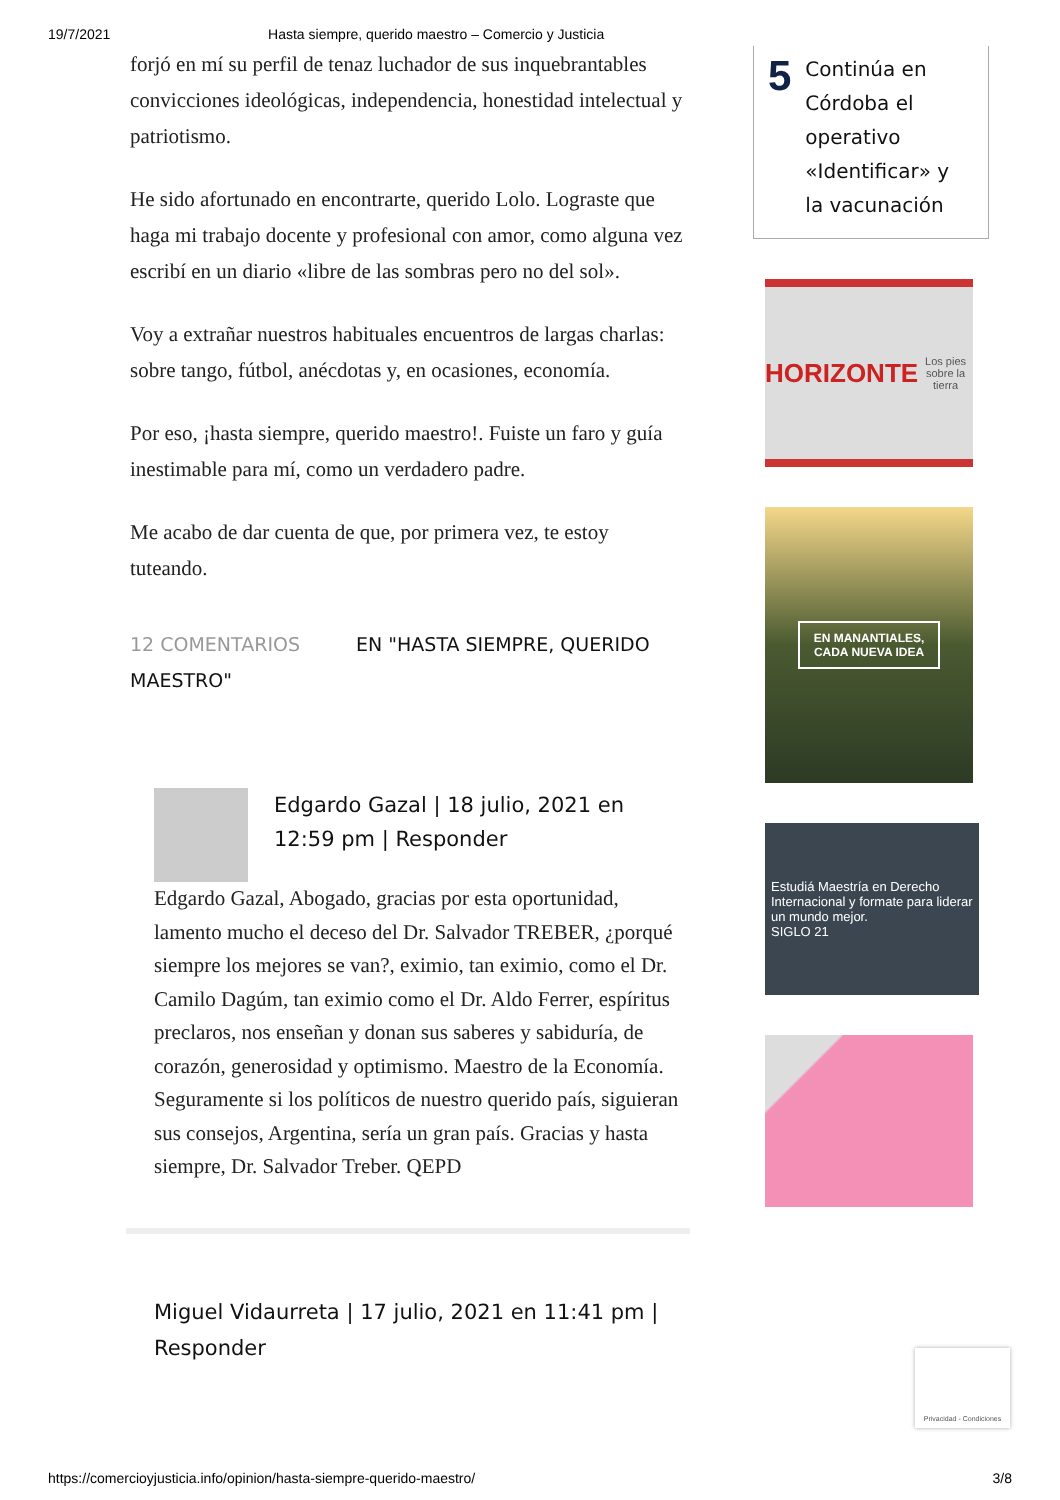19/7/2021 Hasta siempre, querido maestro – Comercio y Justicia
forjó en mí su perfil de tenaz luchador de sus inquebrantables convicciones ideológicas, independencia, honestidad intelectual y patriotismo.
He sido afortunado en encontrarte, querido Lolo. Lograste que haga mi trabajo docente y profesional con amor, como alguna vez escribí en un diario «libre de las sombras pero no del sol».
Voy a extrañar nuestros habituales encuentros de largas charlas: sobre tango, fútbol, anécdotas y, en ocasiones, economía.
Por eso, ¡hasta siempre, querido maestro!. Fuiste un faro y guía inestimable para mí, como un verdadero padre.
Me acabo de dar cuenta de que, por primera vez, te estoy tuteando.
12 COMENTARIOS EN "HASTA SIEMPRE, QUERIDO MAESTRO"
Edgardo Gazal | 18 julio, 2021 en 12:59 pm | Responder
Edgardo Gazal, Abogado, gracias por esta oportunidad, lamento mucho el deceso del Dr. Salvador TREBER, ¿porqué siempre los mejores se van?, eximio, tan eximio, como el Dr. Camilo Dagúm, tan eximio como el Dr. Aldo Ferrer, espíritus preclaros, nos enseñan y donan sus saberes y sabiduría, de corazón, generosidad y optimismo. Maestro de la Economía. Seguramente si los políticos de nuestro querido país, siguieran sus consejos, Argentina, sería un gran país. Gracias y hasta siempre, Dr. Salvador Treber. QEPD
Miguel Vidaurreta | 17 julio, 2021 en 11:41 pm | Responder
5
Continúa en Córdoba el operativo «Identificar» y la vacunación
HORIZONTE
Los pies sobre la tierra
EN MANANTIALES,
CADA NUEVA IDEA
Estudiá Maestría en Derecho Internacional y formate para liderar un mundo mejor.
SIGLO 21
Privacidad - Condiciones
https://comercioyjusticia.info/opinion/hasta-siempre-querido-maestro/ 3/8